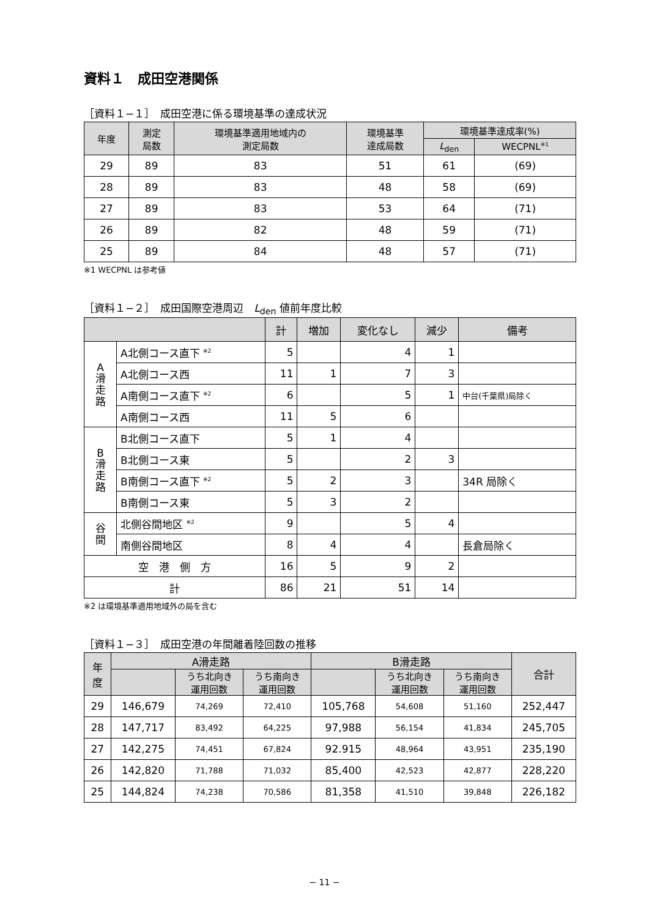資料１　成田空港関係
［資料１−１］　成田空港に係る環境基準の達成状況
| 年度 | 測定 局数 | 環境基準適用地域内の 測定局数 | 環境基準 達成局数 | 環境基準達成率(%) | |
| --- | --- | --- | --- | --- | --- |
| | | | | L<sub>den</sub> | WECPNL<sup>※1</sup> |
| 29 | 89 | 83 | 51 | 61 | (69) |
| 28 | 89 | 83 | 48 | 58 | (69) |
| 27 | 89 | 83 | 53 | 64 | (71) |
| 26 | 89 | 82 | 48 | 59 | (71) |
| 25 | 89 | 84 | 48 | 57 | (71) |
※1 WECPNL は参考値
［資料１−２］　成田国際空港周辺　L<sub>den</sub> 値前年度比較
| | | 計 | 増加 | 変化なし | 減少 | 備考 |
| --- | --- | --- | --- | --- | --- | --- |
| A 滑 走 路 | A北側コース直下 <sup>※2</sup> | 5 | | 4 | 1 | |
| | A北側コース西 | 11 | 1 | 7 | 3 | |
| | A南側コース直下 <sup>※2</sup> | 6 | | 5 | 1 | 中台(千葉県)局除く |
| | A南側コース西 | 11 | 5 | 6 | | |
| B 滑 走 路 | B北側コース直下 | 5 | 1 | 4 | | |
| | B北側コース東 | 5 | | 2 | 3 | |
| | B南側コース直下 <sup>※2</sup> | 5 | 2 | 3 | | 34R 局除く |
| | B南側コース東 | 5 | 3 | 2 | | |
| 谷 間 | 北側谷間地区 <sup>※2</sup> | 9 | | 5 | 4 | |
| | 南側谷間地区 | 8 | 4 | 4 | | 長倉局除く |
| 空 港 側 方 | | 16 | 5 | 9 | 2 | |
| 計 | | 86 | 21 | 51 | 14 | |
※2 は環境基準適用地域外の局を含む
［資料１−３］　成田空港の年間離着陸回数の推移
| 年 度 | A滑走路 | | | B滑走路 | | | 合計 |
| --- | --- | --- | --- | --- | --- | --- | --- |
| | | うち北向き 運用回数 | うち南向き 運用回数 | | うち北向き 運用回数 | うち南向き 運用回数 | |
| 29 | 146,679 | 74,269 | 72,410 | 105,768 | 54,608 | 51,160 | 252,447 |
| 28 | 147,717 | 83,492 | 64,225 | 97,988 | 56,154 | 41,834 | 245,705 |
| 27 | 142,275 | 74,451 | 67,824 | 92.915 | 48,964 | 43,951 | 235,190 |
| 26 | 142,820 | 71,788 | 71,032 | 85,400 | 42,523 | 42,877 | 228,220 |
| 25 | 144,824 | 74,238 | 70,586 | 81,358 | 41,510 | 39,848 | 226,182 |
− 11 −